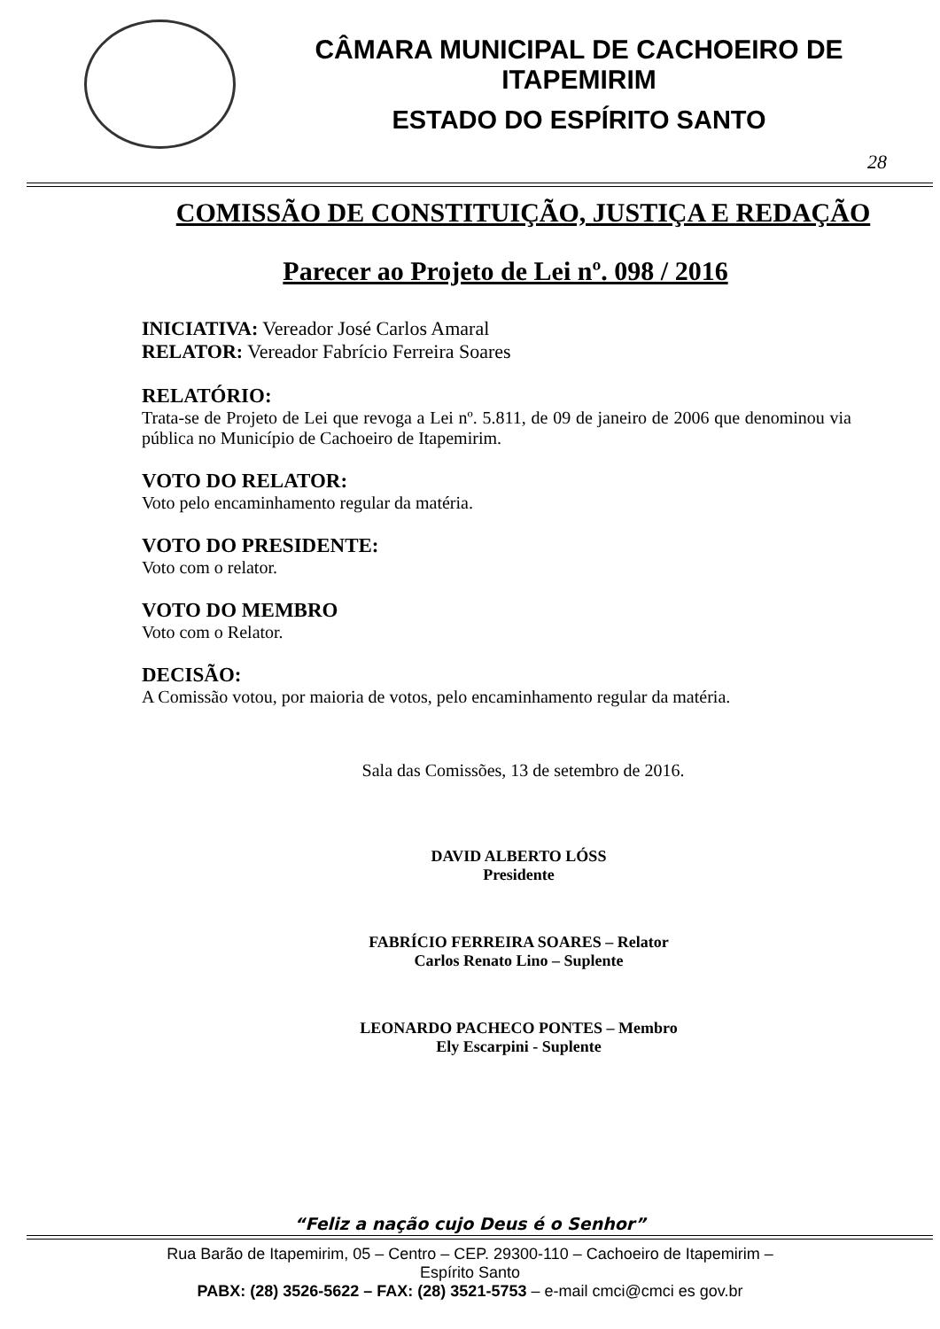CÂMARA MUNICIPAL DE CACHOEIRO DE ITAPEMIRIM
ESTADO DO ESPÍRITO SANTO
28
COMISSÃO DE CONSTITUIÇÃO, JUSTIÇA E REDAÇÃO
Parecer ao Projeto de Lei nº. 098 / 2016
INICIATIVA: Vereador José Carlos Amaral
RELATOR: Vereador Fabrício Ferreira Soares
RELATÓRIO:
Trata-se de Projeto de Lei que revoga a Lei nº. 5.811, de 09 de janeiro de 2006 que denominou via pública no Município de Cachoeiro de Itapemirim.
VOTO DO RELATOR:
Voto pelo encaminhamento regular da matéria.
VOTO DO PRESIDENTE:
Voto com o relator.
VOTO DO MEMBRO
Voto com o Relator.
DECISÃO:
A Comissão votou, por maioria de votos, pelo encaminhamento regular da matéria.
Sala das Comissões, 13 de setembro de 2016.
DAVID ALBERTO LÓSS
Presidente
FABRÍCIO FERREIRA SOARES – Relator
Carlos Renato Lino – Suplente
LEONARDO PACHECO PONTES – Membro
Ely Escarpini - Suplente
“Feliz a nação cujo Deus é o Senhor”
Rua Barão de Itapemirim, 05 – Centro – CEP. 29300-110 – Cachoeiro de Itapemirim –
Espírito Santo
PABX: (28) 3526-5622 – FAX: (28) 3521-5753 – e-mail cmci@cmci es gov.br